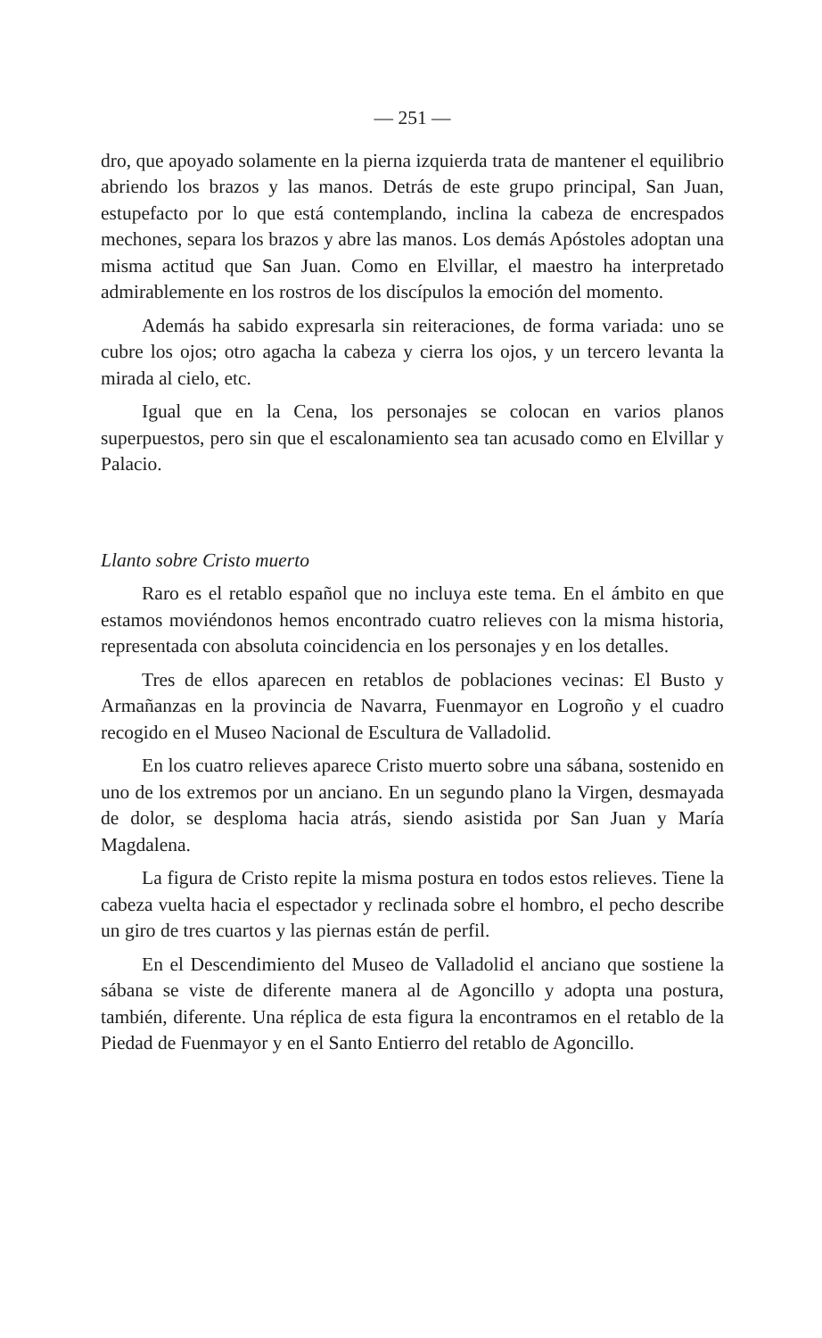— 251 —
dro, que apoyado solamente en la pierna izquierda trata de mantener el equilibrio abriendo los brazos y las manos. Detrás de este grupo principal, San Juan, estupefacto por lo que está contemplando, inclina la cabeza de encrespados mechones, separa los brazos y abre las manos. Los demás Apóstoles adoptan una misma actitud que San Juan. Como en Elvillar, el maestro ha interpretado admirablemente en los rostros de los discípulos la emoción del momento.
Además ha sabido expresarla sin reiteraciones, de forma variada: uno se cubre los ojos; otro agacha la cabeza y cierra los ojos, y un tercero levanta la mirada al cielo, etc.
Igual que en la Cena, los personajes se colocan en varios planos superpuestos, pero sin que el escalonamiento sea tan acusado como en Elvillar y Palacio.
Llanto sobre Cristo muerto
Raro es el retablo español que no incluya este tema. En el ámbito en que estamos moviéndonos hemos encontrado cuatro relieves con la misma historia, representada con absoluta coincidencia en los personajes y en los detalles.
Tres de ellos aparecen en retablos de poblaciones vecinas: El Busto y Armañanzas en la provincia de Navarra, Fuenmayor en Logroño y el cuadro recogido en el Museo Nacional de Escultura de Valladolid.
En los cuatro relieves aparece Cristo muerto sobre una sábana, sostenido en uno de los extremos por un anciano. En un segundo plano la Virgen, desmayada de dolor, se desploma hacia atrás, siendo asistida por San Juan y María Magdalena.
La figura de Cristo repite la misma postura en todos estos relieves. Tiene la cabeza vuelta hacia el espectador y reclinada sobre el hombro, el pecho describe un giro de tres cuartos y las piernas están de perfil.
En el Descendimiento del Museo de Valladolid el anciano que sostiene la sábana se viste de diferente manera al de Agoncillo y adopta una postura, también, diferente. Una réplica de esta figura la encontramos en el retablo de la Piedad de Fuenmayor y en el Santo Entierro del retablo de Agoncillo.